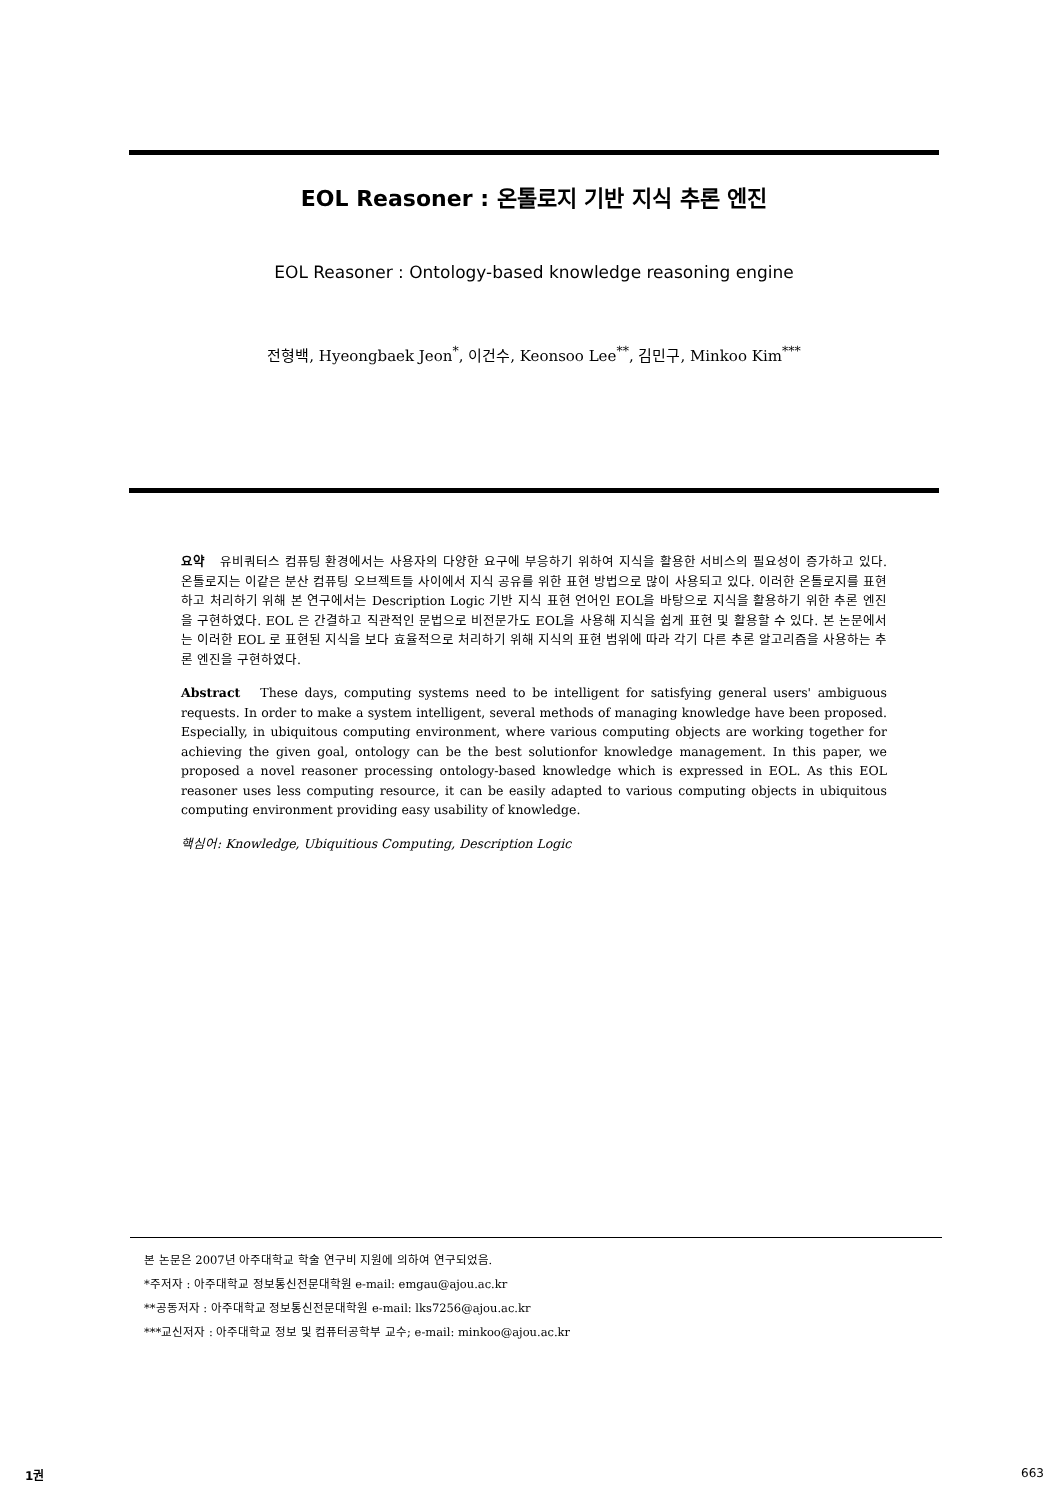EOL Reasoner : 온톨로지 기반 지식 추론 엔진
EOL Reasoner : Ontology-based knowledge reasoning engine
전형백, Hyeongbaek Jeon<sup>*</sup>, 이건수, Keonsoo Lee<sup>**</sup>, 김민구, Minkoo Kim<sup>***</sup>
요약 유비쿼터스 컴퓨팅 환경에서는 사용자의 다양한 요구에 부응하기 위하여 지식을 활용한 서비스의 필요성이 증가하고 있다. 온톨로지는 이같은 분산 컴퓨팅 오브젝트들 사이에서 지식 공유를 위한 표현 방법으로 많이 사용되고 있다. 이러한 온톨로지를 표현하고 처리하기 위해 본 연구에서는 Description Logic 기반 지식 표현 언어인 EOL을 바탕으로 지식을 활용하기 위한 추론 엔진을 구현하였다. EOL 은 간결하고 직관적인 문법으로 비전문가도 EOL을 사용해 지식을 쉽게 표현 및 활용할 수 있다. 본 논문에서는 이러한 EOL 로 표현된 지식을 보다 효율적으로 처리하기 위해 지식의 표현 범위에 따라 각기 다른 추론 알고리즘을 사용하는 추론 엔진을 구현하였다.
Abstract These days, computing systems need to be intelligent for satisfying general users' ambiguous requests. In order to make a system intelligent, several methods of managing knowledge have been proposed. Especially, in ubiquitous computing environment, where various computing objects are working together for achieving the given goal, ontology can be the best solutionfor knowledge management. In this paper, we proposed a novel reasoner processing ontology-based knowledge which is expressed in EOL. As this EOL reasoner uses less computing resource, it can be easily adapted to various computing objects in ubiquitous computing environment providing easy usability of knowledge.
핵심어: Knowledge, Ubiquitious Computing, Description Logic
본 논문은 2007년 아주대학교 학술 연구비 지원에 의하여 연구되었음.
*주저자 : 아주대학교 정보통신전문대학원 e-mail: emgau@ajou.ac.kr
**공동저자 : 아주대학교 정보통신전문대학원 e-mail: lks7256@ajou.ac.kr
***교신저자 : 아주대학교 정보 및 컴퓨터공학부 교수; e-mail: minkoo@ajou.ac.kr
1권 663